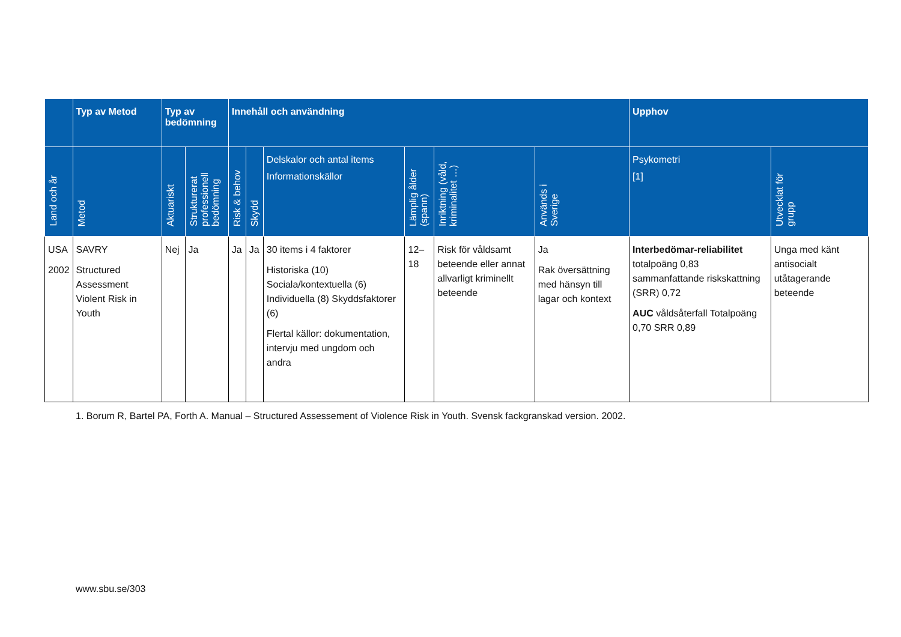| | Typ av Metod | Typ av bedömning | | Innehåll och användning | | | | | | Upphov | |
| --- | --- | --- | --- | --- | --- | --- | --- | --- | --- | --- | --- |
| Land och år | Metod | Aktuariskt | Strukturerat professionell bedömning | Risk & behov | Skydd | Delskalor och antal items Informationskällor | Lämplig ålder (spann) | Inriktning (våld, kriminalitet …) | Används i Sverige | Psykometri [1] | Utvecklat för grupp |
| USA 2002 | SAVRY Structured Assessment Violent Risk in Youth | Nej | Ja | Ja | Ja | 30 items i 4 faktorer Historiska (10) Sociala/kontextuella (6) Individuella (8) Skyddsfaktorer (6) Flertal källor: dokumentation, intervju med ungdom och andra | 12–18 | Risk för våldsamt beteende eller annat allvarligt kriminellt beteende | Ja Rak översättning med hänsyn till lagar och kontext | Interbedömar-reliabilitet totalpoäng 0,83 sammanfattande riskskattning (SRR) 0,72 AUC våldsåterfall Totalpoäng 0,70 SRR 0,89 | Unga med känt antisocialt utåtagerande beteende |
1. Borum R, Bartel PA, Forth A. Manual – Structured Assessement of Violence Risk in Youth. Svensk fackgranskad version. 2002.
www.sbu.se/303